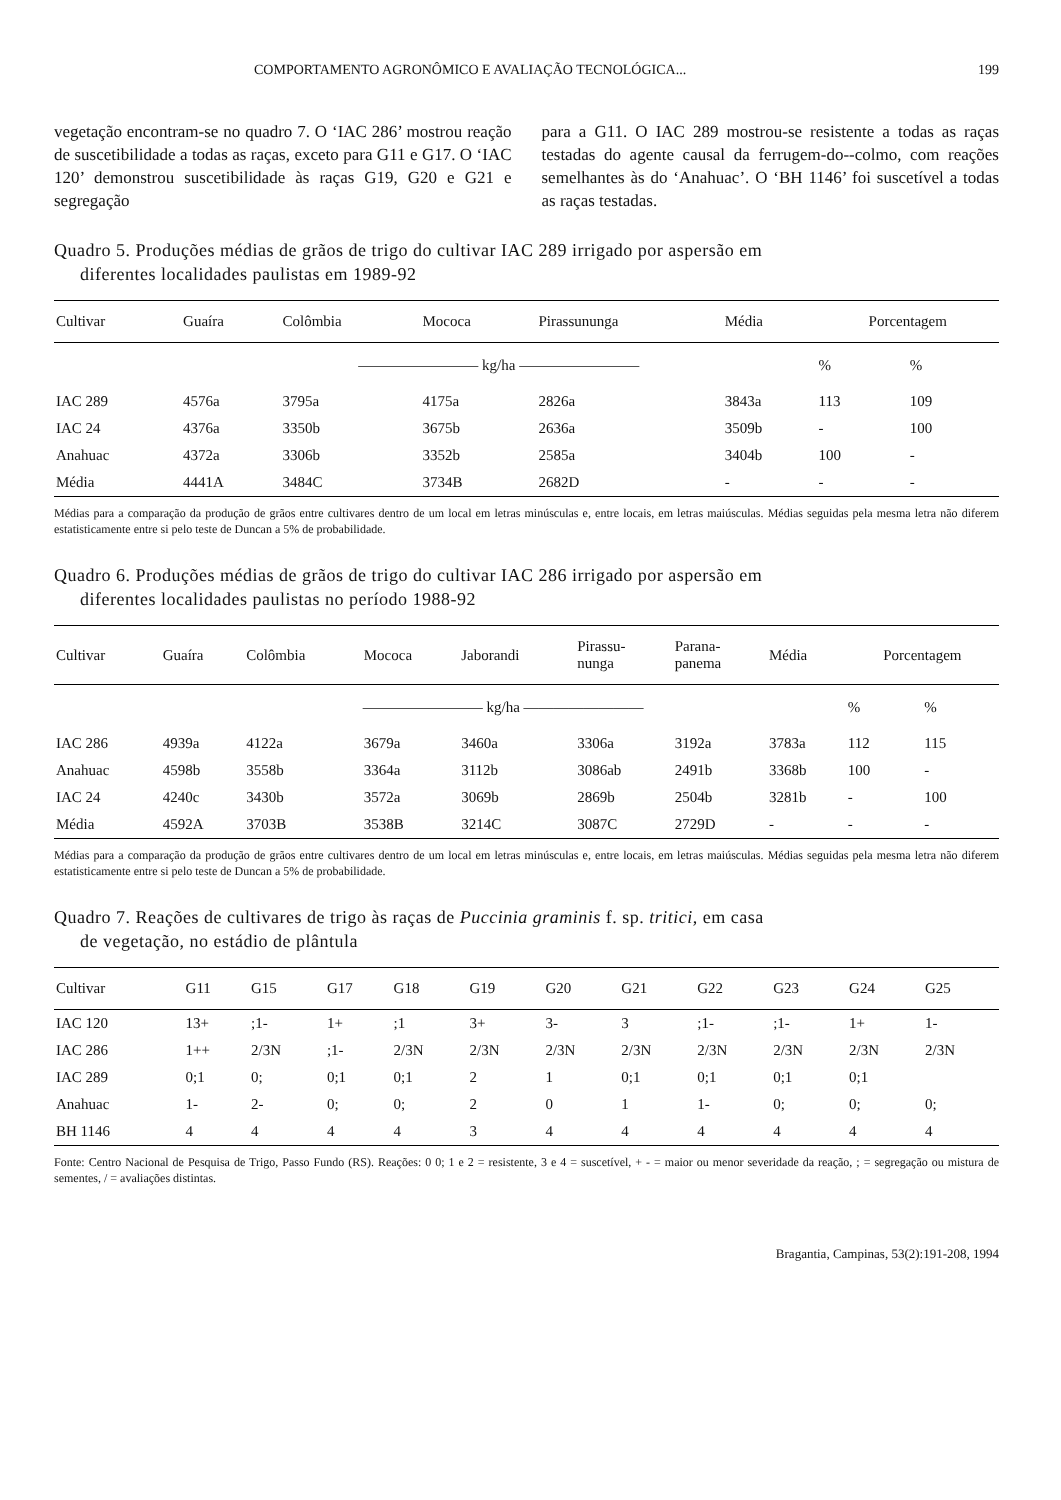COMPORTAMENTO AGRONÔMICO E AVALIAÇÃO TECNOLÓGICA... 199
vegetação encontram-se no quadro 7. O ‘IAC 286’ mostrou reação de suscetibilidade a todas as raças, exceto para G11 e G17. O ‘IAC 120’ demonstrou suscetibilidade às raças G19, G20 e G21 e segregação
para a G11. O IAC 289 mostrou-se resistente a todas as raças testadas do agente causal da ferrugem-do--colmo, com reações semelhantes às do ‘Anahuac’. O ‘BH 1146’ foi suscetível a todas as raças testadas.
Quadro 5. Produções médias de grãos de trigo do cultivar IAC 289 irrigado por aspersão em
diferentes localidades paulistas em 1989-92
| Cultivar | Guaíra | Colômbia | Mococa | Pirassununga | Média | Porcentagem | |
| --- | --- | --- | --- | --- | --- | --- | --- |
| | ———————— kg/ha ———————— | | | | | % | % |
| IAC 289 | 4576a | 3795a | 4175a | 2826a | 3843a | 113 | 109 |
| IAC 24 | 4376a | 3350b | 3675b | 2636a | 3509b | - | 100 |
| Anahuac | 4372a | 3306b | 3352b | 2585a | 3404b | 100 | - |
| Média | 4441A | 3484C | 3734B | 2682D | - | - | - |
Médias para a comparação da produção de grãos entre cultivares dentro de um local em letras minúsculas e, entre locais, em letras maiúsculas. Médias seguidas pela mesma letra não diferem estatisticamente entre si pelo teste de Duncan a 5% de probabilidade.
Quadro 6. Produções médias de grãos de trigo do cultivar IAC 286 irrigado por aspersão em
diferentes localidades paulistas no período 1988-92
| Cultivar | Guaíra | Colômbia | Mococa | Jaborandi | Pirassu- nunga | Parana- panema | Média | Porcentagem | |
| --- | --- | --- | --- | --- | --- | --- | --- | --- | --- |
| | ———————— kg/ha ———————— | | | | | | | % | % |
| IAC 286 | 4939a | 4122a | 3679a | 3460a | 3306a | 3192a | 3783a | 112 | 115 |
| Anahuac | 4598b | 3558b | 3364a | 3112b | 3086ab | 2491b | 3368b | 100 | - |
| IAC 24 | 4240c | 3430b | 3572a | 3069b | 2869b | 2504b | 3281b | - | 100 |
| Média | 4592A | 3703B | 3538B | 3214C | 3087C | 2729D | - | - | - |
Médias para a comparação da produção de grãos entre cultivares dentro de um local em letras minúsculas e, entre locais, em letras maiúsculas. Médias seguidas pela mesma letra não diferem estatisticamente entre si pelo teste de Duncan a 5% de probabilidade.
Quadro 7. Reações de cultivares de trigo às raças de Puccinia graminis f. sp. tritici, em casa
de vegetação, no estádio de plântula
| Cultivar | G11 | G15 | G17 | G18 | G19 | G20 | G21 | G22 | G23 | G24 | G25 |
| --- | --- | --- | --- | --- | --- | --- | --- | --- | --- | --- | --- |
| IAC 120 | 13+ | ;1- | 1+ | ;1 | 3+ | 3- | 3 | ;1- | ;1- | 1+ | 1- |
| IAC 286 | 1++ | 2/3N | ;1- | 2/3N | 2/3N | 2/3N | 2/3N | 2/3N | 2/3N | 2/3N | 2/3N |
| IAC 289 | 0;1 | 0; | 0;1 | 0;1 | 2 | 1 | 0;1 | 0;1 | 0;1 | 0;1 | |
| Anahuac | 1- | 2- | 0; | 0; | 2 | 0 | 1 | 1- | 0; | 0; | 0; |
| BH 1146 | 4 | 4 | 4 | 4 | 3 | 4 | 4 | 4 | 4 | 4 | 4 |
Fonte: Centro Nacional de Pesquisa de Trigo, Passo Fundo (RS). Reações: 0 0; 1 e 2 = resistente, 3 e 4 = suscetível, + - = maior ou menor severidade da reação, ; = segregação ou mistura de sementes, / = avaliações distintas.
Bragantia, Campinas, 53(2):191-208, 1994